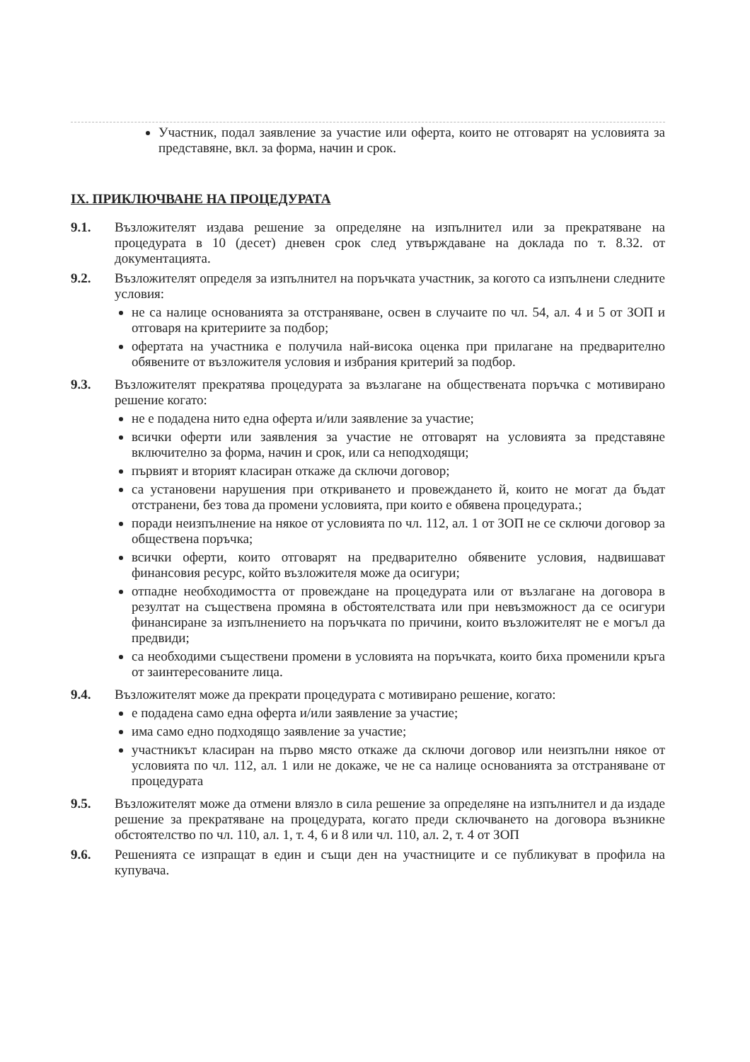Участник, подал заявление за участие или оферта, които не отговарят на условията за представяне, вкл. за форма, начин и срок.
IX. ПРИКЛЮЧВАНЕ НА ПРОЦЕДУРАТА
9.1. Възложителят издава решение за определяне на изпълнител или за прекратяване на процедурата в 10 (десет) дневен срок след утвърждаване на доклада по т. 8.32. от документацията.
9.2. Възложителят определя за изпълнител на поръчката участник, за когото са изпълнени следните условия:
не са налице основанията за отстраняване, освен в случаите по чл. 54, ал. 4 и 5 от ЗОП и отговаря на критериите за подбор;
офертата на участника е получила най-висока оценка при прилагане на предварително обявените от възложителя условия и избрания критерий за подбор.
9.3. Възложителят прекратява процедурата за възлагане на обществената поръчка с мотивирано решение когато:
не е подадена нито една оферта и/или заявление за участие;
всички оферти или заявления за участие не отговарят на условията за представяне включително за форма, начин и срок, или са неподходящи;
първият и вторият класиран откаже да сключи договор;
са установени нарушения при откриването и провеждането й, които не могат да бъдат отстранени, без това да промени условията, при които е обявена процедурата.;
поради неизпълнение на някое от условията по чл. 112, ал. 1 от ЗОП не се сключи договор за обществена поръчка;
всички оферти, които отговарят на предварително обявените условия, надвишават финансовия ресурс, който възложителя може да осигури;
отпадне необходимостта от провеждане на процедурата или от възлагане на договора в резултат на съществена промяна в обстоятелствата или при невъзможност да се осигури финансиране за изпълнението на поръчката по причини, които възложителят не е могъл да предвиди;
са необходими съществени промени в условията на поръчката, които биха променили кръга от заинтересованите лица.
9.4. Възложителят може да прекрати процедурата с мотивирано решение, когато:
е подадена само една оферта и/или заявление за участие;
има само едно подходящо заявление за участие;
участникът класиран на първо място откаже да сключи договор или неизпълни някое от условията по чл. 112, ал. 1 или не докаже, че не са налице основанията за отстраняване от процедурата
9.5. Възложителят може да отмени влязло в сила решение за определяне на изпълнител и да издаде решение за прекратяване на процедурата, когато преди сключването на договора възникне обстоятелство по чл. 110, ал. 1, т. 4, 6 и 8 или чл. 110, ал. 2, т. 4 от ЗОП
9.6. Решенията се изпращат в един и същи ден на участниците и се публикуват в профила на купувача.